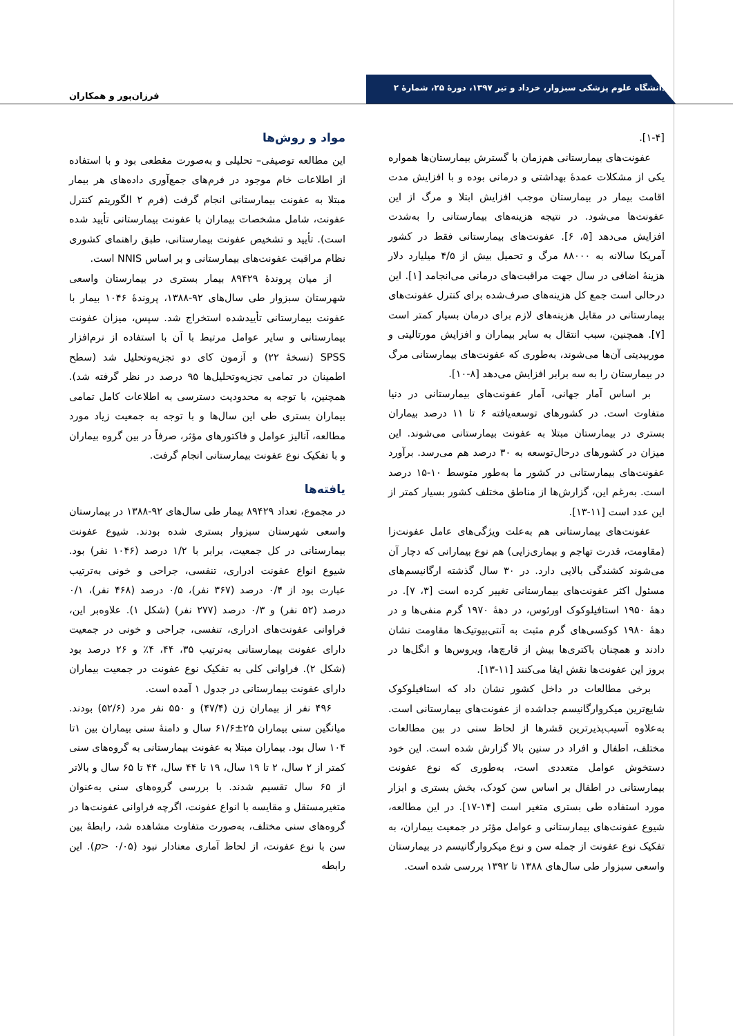دانشگاه علوم پزشکی سبزوار، خرداد و تیر ۱۳۹۷، دورهٔ ۲۵، شمارهٔ ۲
فرزان‌پور و همکاران
[۱-۴].
عفونت‌های بیمارستانی هم‌زمان با گسترش بیمارستان‌ها همواره یکی از مشکلات عمدهٔ بهداشتی و درمانی بوده و با افزایش مدت اقامت بیمار در بیمارستان موجب افزایش ابتلا و مرگ از این عفونت‌ها می‌شود. در نتیجه هزینه‌های بیمارستانی را به‌شدت افزایش می‌دهد [۵، ۶]. عفونت‌های بیمارستانی فقط در کشور آمریکا سالانه به ۸۸۰۰۰ مرگ و تحمیل بیش از ۴/۵ میلیارد دلار هزینهٔ اضافی در سال جهت مراقبت‌های درمانی می‌انجامد [۱]. این درحالی است جمع کل هزینه‌های صرف‌شده برای کنترل عفونت‌های بیمارستانی در مقابل هزینه‌های لازم برای درمان بسیار کمتر است [۷]. همچنین، سبب انتقال به سایر بیماران و افزایش مورتالیتی و موربیدیتی آن‌ها می‌شوند، به‌طوری که عفونت‌های بیمارستانی مرگ در بیمارستان را به سه برابر افزایش می‌دهد [۸-۱۰].
بر اساس آمار جهانی، آمار عفونت‌های بیمارستانی در دنیا متفاوت است. در کشورهای توسعه‌یافته ۶ تا ۱۱ درصد بیماران بستری در بیمارستان مبتلا به عفونت بیمارستانی می‌شوند. این میزان در کشورهای درحال‌توسعه به ۳۰ درصد هم می‌رسد. برآورد عفونت‌های بیمارستانی در کشور ما به‌طور متوسط ۱۰-۱۵ درصد است. به‌رغم این، گزارش‌ها از مناطق مختلف کشور بسیار کمتر از این عدد است [۱۱-۱۳].
عفونت‌های بیمارستانی هم به‌علت ویژگی‌های عامل عفونت‌زا (مقاومت، قدرت تهاجم و بیماری‌زایی) هم نوع بیمارانی که دچار آن می‌شوند کشندگی بالایی دارد. در ۳۰ سال گذشته ارگانیسم‌های مسئول اکثر عفونت‌های بیمارستانی تغییر کرده است [۳، ۷]. در دههٔ ۱۹۵۰ استافیلوکوک اورئوس، در دههٔ ۱۹۷۰ گرم منفی‌ها و در دههٔ ۱۹۸۰ کوکسی‌های گرم مثبت به آنتی‌بیوتیک‌ها مقاومت نشان دادند و همچنان باکتری‌ها بیش از قارچ‌ها، ویروس‌ها و انگل‌ها در بروز این عفونت‌ها نقش ایفا می‌کنند [۱۱-۱۳].
برخی مطالعات در داخل کشور نشان داد که استافیلوکوک شایع‌ترین میکروارگانیسم جداشده از عفونت‌های بیمارستانی است. به‌علاوه آسیب‌پذیرترین قشرها از لحاظ سنی در بین مطالعات مختلف، اطفال و افراد در سنین بالا گزارش شده است. این خود دستخوش عوامل متعددی است، به‌طوری که نوع عفونت بیمارستانی در اطفال بر اساس سن کودک، بخش بستری و ابزار مورد استفاده طی بستری متغیر است [۱۴-۱۷]. در این مطالعه، شیوع عفونت‌های بیمارستانی و عوامل مؤثر در جمعیت بیماران، به تفکیک نوع عفونت از جمله سن و نوع میکروارگانیسم در بیمارستان واسعی سبزوار طی سال‌های ۱۳۸۸ تا ۱۳۹۲ بررسی شده است.
مواد و روش‌ها
این مطالعه توصیفی– تحلیلی و به‌صورت مقطعی بود و با استفاده از اطلاعات خام موجود در فرم‌های جمع‌آوری داده‌های هر بیمار مبتلا به عفونت بیمارستانی انجام گرفت (فرم ۲ الگوریتم کنترل عفونت، شامل مشخصات بیماران با عفونت بیمارستانی تأیید شده است). تأیید و تشخیص عفونت بیمارستانی، طبق راهنمای کشوری نظام مراقبت عفونت‌های بیمارستانی و بر اساس NNIS است.
از میان پروندهٔ ۸۹۴۲۹ بیمار بستری در بیمارستان واسعی شهرستان سبزوار طی سال‌های ۹۲-۱۳۸۸، پروندهٔ ۱۰۴۶ بیمار با عفونت بیمارستانی تأییدشده استخراج شد. سپس، میزان عفونت بیمارستانی و سایر عوامل مرتبط با آن با استفاده از نرم‌افزار SPSS (نسخهٔ ۲۲) و آزمون کای دو تجزیه‌وتحلیل شد (سطح اطمینان در تمامی تجزیه‌وتحلیل‌ها ۹۵ درصد در نظر گرفته شد). همچنین، با توجه به محدودیت دسترسی به اطلاعات کامل تمامی بیماران بستری طی این سال‌ها و با توجه به جمعیت زیاد مورد مطالعه، آنالیز عوامل و فاکتورهای مؤثر، صرفاً در بین گروه بیماران و با تفکیک نوع عفونت بیمارستانی انجام گرفت.
یافته‌ها
در مجموع، تعداد ۸۹۴۲۹ بیمار طی سال‌های ۹۲-۱۳۸۸ در بیمارستان واسعی شهرستان سبزوار بستری شده بودند. شیوع عفونت بیمارستانی در کل جمعیت، برابر با ۱/۲ درصد (۱۰۴۶ نفر) بود. شیوع انواع عفونت ادراری، تنفسی، جراحی و خونی به‌ترتیب عبارت بود از ۰/۴ درصد (۳۶۷ نفر)، ۰/۵ درصد (۴۶۸ نفر)، ۰/۱ درصد (۵۲ نفر) و ۰/۳ درصد (۲۷۷ نفر) (شکل ۱). علاوه‌بر این، فراوانی عفونت‌های ادراری، تنفسی، جراحی و خونی در جمعیت دارای عفونت بیمارستانی به‌ترتیب ۳۵، ۴۴، ۴٪ و ۲۶ درصد بود (شکل ۲). فراوانی کلی به تفکیک نوع عفونت در جمعیت بیماران دارای عفونت بیمارستانی در جدول ۱ آمده است.
۴۹۶ نفر از بیماران زن (۴۷/۴) و ۵۵۰ نفر مرد (۵۲/۶) بودند. میانگین سنی بیماران ۲۵±۶۱/۶ سال و دامنهٔ سنی بیماران بین ۱تا ۱۰۴ سال بود. بیماران مبتلا به عفونت بیمارستانی به گروه‌های سنی کمتر از ۲ سال، ۲ تا ۱۹ سال، ۱۹ تا ۴۴ سال، ۴۴ تا ۶۵ سال و بالاتر از ۶۵ سال تقسیم شدند. با بررسی گروه‌های سنی به‌عنوان متغیرمستقل و مقایسه با انواع عفونت، اگرچه فراوانی عفونت‌ها در گروه‌های سنی مختلف، به‌صورت متفاوت مشاهده شد، رابطهٔ بین سن با نوع عفونت، از لحاظ آماری معنادار نبود (p> ۰/۰۵). این رابطه